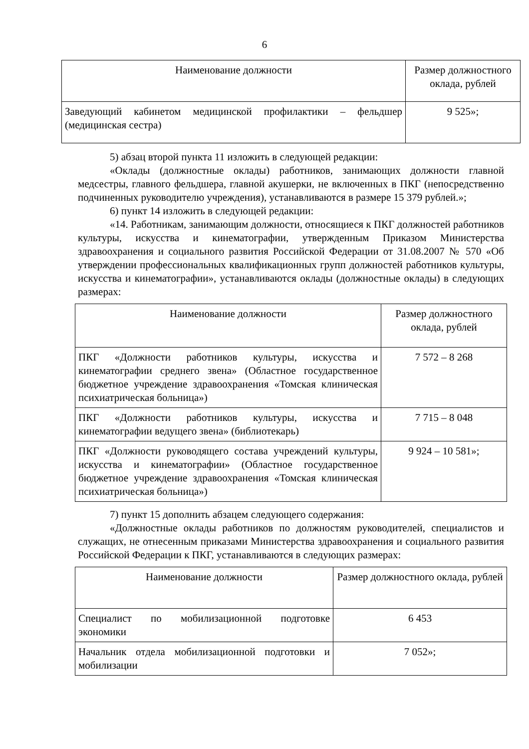6
| Наименование должности | Размер должностного оклада, рублей |
| --- | --- |
| Заведующий кабинетом медицинской профилактики – фельдшер (медицинская сестра) | 9 525»; |
5) абзац второй пункта 11 изложить в следующей редакции:
«Оклады (должностные оклады) работников, занимающих должности главной медсестры, главного фельдшера, главной акушерки, не включенных в ПКГ (непосредственно подчиненных руководителю учреждения), устанавливаются в размере 15 379 рублей.»;
6) пункт 14 изложить в следующей редакции:
«14. Работникам, занимающим должности, относящиеся к ПКГ должностей работников культуры, искусства и кинематографии, утвержденным Приказом Министерства здравоохранения и социального развития Российской Федерации от 31.08.2007 № 570 «Об утверждении профессиональных квалификационных групп должностей работников культуры, искусства и кинематографии», устанавливаются оклады (должностные оклады) в следующих размерах:
| Наименование должности | Размер должностного оклада, рублей |
| --- | --- |
| ПКГ «Должности работников культуры, искусства и кинематографии среднего звена» (Областное государственное бюджетное учреждение здравоохранения «Томская клиническая психиатрическая больница») | 7 572 – 8 268 |
| ПКГ «Должности работников культуры, искусства и кинематографии ведущего звена» (библиотекарь) | 7 715 – 8 048 |
| ПКГ «Должности руководящего состава учреждений культуры, искусства и кинематографии» (Областное государственное бюджетное учреждение здравоохранения «Томская клиническая психиатрическая больница») | 9 924 – 10 581»; |
7) пункт 15 дополнить абзацем следующего содержания:
«Должностные оклады работников по должностям руководителей, специалистов и служащих, не отнесенным приказами Министерства здравоохранения и социального развития Российской Федерации к ПКГ, устанавливаются в следующих размерах:
| Наименование должности | Размер должностного оклада, рублей |
| --- | --- |
| Специалист по мобилизационной подготовке экономики | 6 453 |
| Начальник отдела мобилизационной подготовки и мобилизации | 7 052»; |